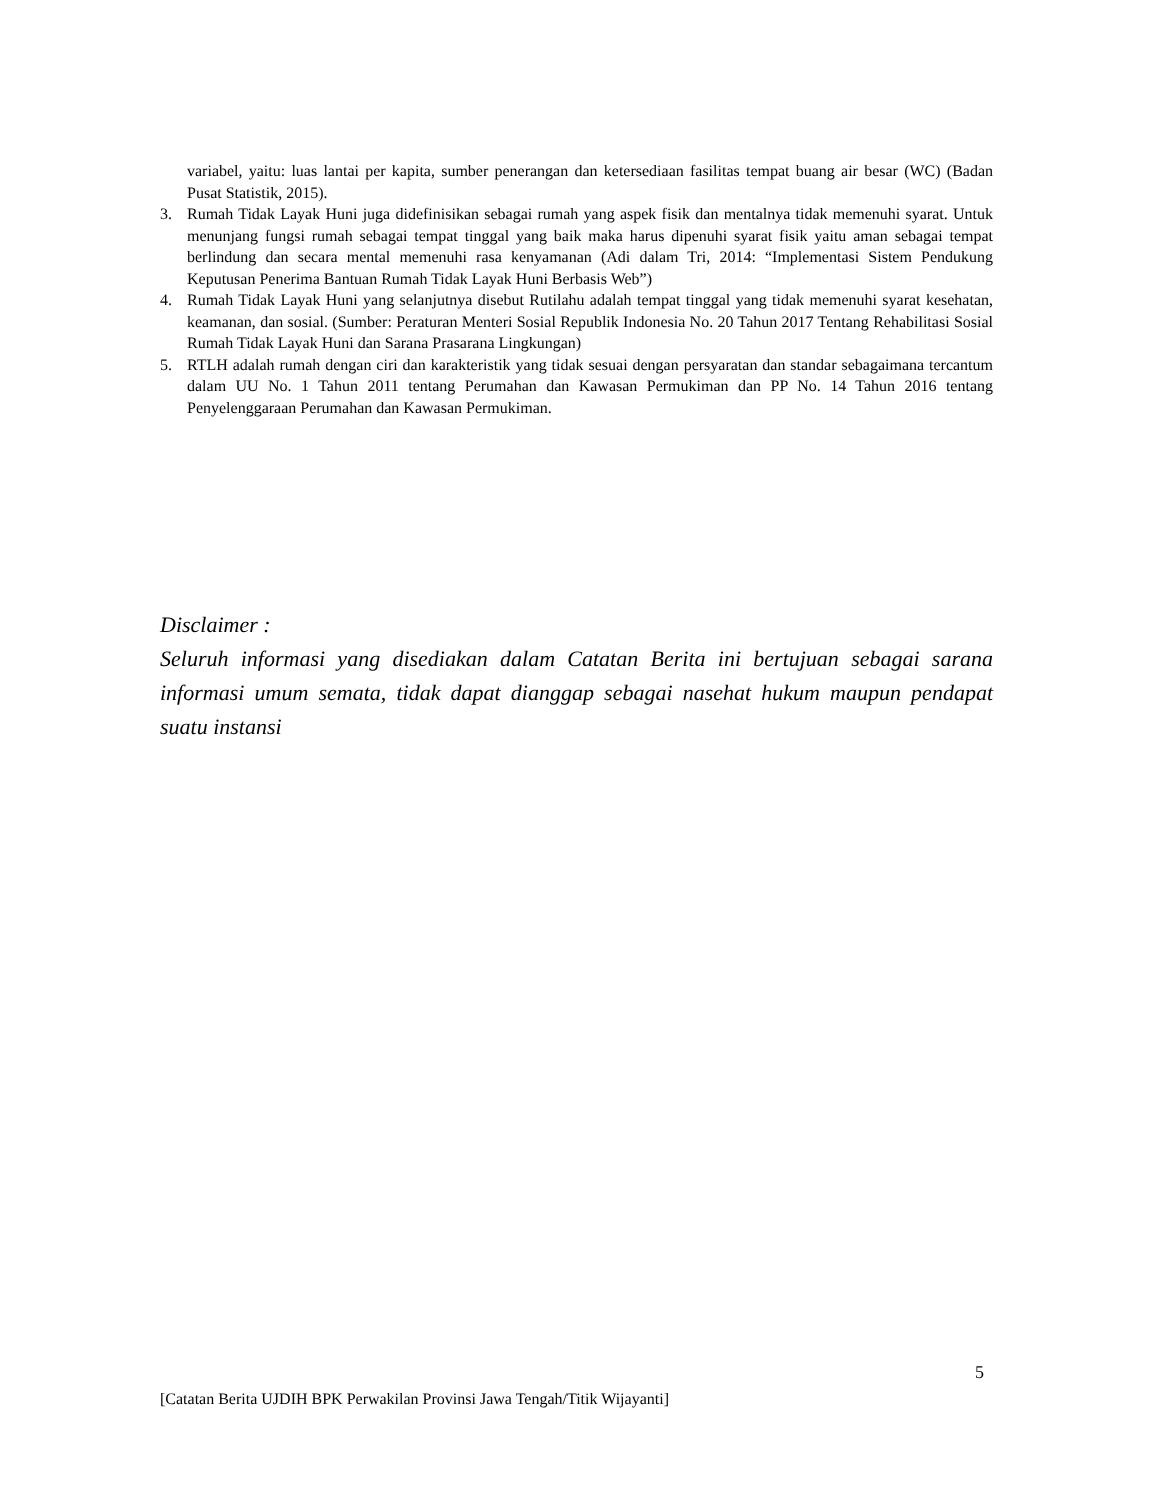variabel, yaitu: luas lantai per kapita, sumber penerangan dan ketersediaan fasilitas tempat buang air besar (WC) (Badan Pusat Statistik, 2015).
3. Rumah Tidak Layak Huni juga didefinisikan sebagai rumah yang aspek fisik dan mentalnya tidak memenuhi syarat. Untuk menunjang fungsi rumah sebagai tempat tinggal yang baik maka harus dipenuhi syarat fisik yaitu aman sebagai tempat berlindung dan secara mental memenuhi rasa kenyamanan (Adi dalam Tri, 2014: “Implementasi Sistem Pendukung Keputusan Penerima Bantuan Rumah Tidak Layak Huni Berbasis Web”)
4. Rumah Tidak Layak Huni yang selanjutnya disebut Rutilahu adalah tempat tinggal yang tidak memenuhi syarat kesehatan, keamanan, dan sosial. (Sumber: Peraturan Menteri Sosial Republik Indonesia No. 20 Tahun 2017 Tentang Rehabilitasi Sosial Rumah Tidak Layak Huni dan Sarana Prasarana Lingkungan)
5. RTLH adalah rumah dengan ciri dan karakteristik yang tidak sesuai dengan persyaratan dan standar sebagaimana tercantum dalam UU No. 1 Tahun 2011 tentang Perumahan dan Kawasan Permukiman dan PP No. 14 Tahun 2016 tentang Penyelenggaraan Perumahan dan Kawasan Permukiman.
Disclaimer :
Seluruh informasi yang disediakan dalam Catatan Berita ini bertujuan sebagai sarana informasi umum semata, tidak dapat dianggap sebagai nasehat hukum maupun pendapat suatu instansi
5
[Catatan Berita UJDIH BPK Perwakilan Provinsi Jawa Tengah/Titik Wijayanti]